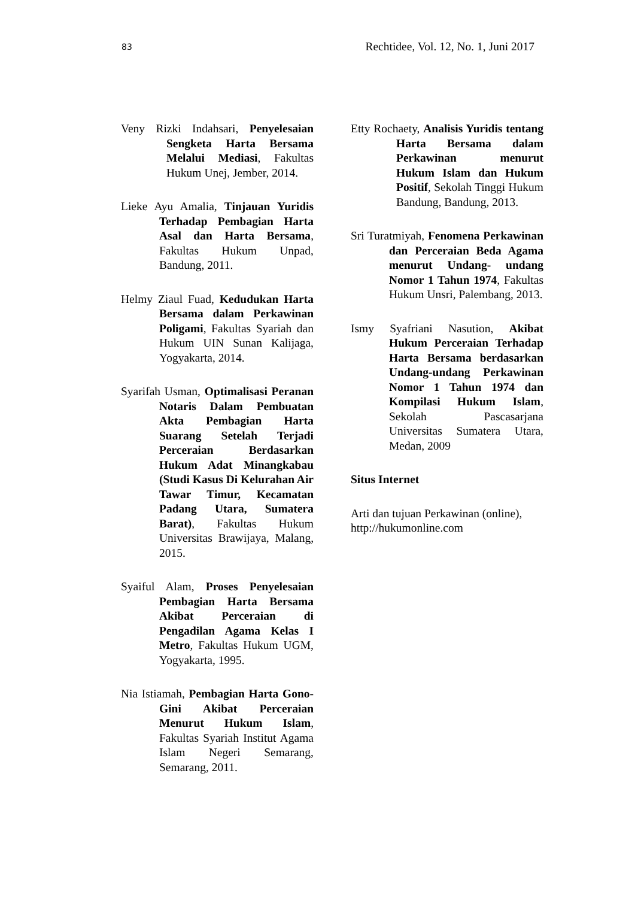83 Rechtidee, Vol. 12, No. 1, Juni 2017
Veny Rizki Indahsari, Penyelesaian Sengketa Harta Bersama Melalui Mediasi, Fakultas Hukum Unej, Jember, 2014.
Lieke Ayu Amalia, Tinjauan Yuridis Terhadap Pembagian Harta Asal dan Harta Bersama, Fakultas Hukum Unpad, Bandung, 2011.
Helmy Ziaul Fuad, Kedudukan Harta Bersama dalam Perkawinan Poligami, Fakultas Syariah dan Hukum UIN Sunan Kalijaga, Yogyakarta, 2014.
Syarifah Usman, Optimalisasi Peranan Notaris Dalam Pembuatan Akta Pembagian Harta Suarang Setelah Terjadi Perceraian Berdasarkan Hukum Adat Minangkabau (Studi Kasus Di Kelurahan Air Tawar Timur, Kecamatan Padang Utara, Sumatera Barat), Fakultas Hukum Universitas Brawijaya, Malang, 2015.
Syaiful Alam, Proses Penyelesaian Pembagian Harta Bersama Akibat Perceraian di Pengadilan Agama Kelas I Metro, Fakultas Hukum UGM, Yogyakarta, 1995.
Nia Istiamah, Pembagian Harta Gono- Gini Akibat Perceraian Menurut Hukum Islam, Fakultas Syariah Institut Agama Islam Negeri Semarang, Semarang, 2011.
Etty Rochaety, Analisis Yuridis tentang Harta Bersama dalam Perkawinan menurut Hukum Islam dan Hukum Positif, Sekolah Tinggi Hukum Bandung, Bandung, 2013.
Sri Turatmiyah, Fenomena Perkawinan dan Perceraian Beda Agama menurut Undang- undang Nomor 1 Tahun 1974, Fakultas Hukum Unsri, Palembang, 2013.
Ismy Syafriani Nasution, Akibat Hukum Perceraian Terhadap Harta Bersama berdasarkan Undang-undang Perkawinan Nomor 1 Tahun 1974 dan Kompilasi Hukum Islam, Sekolah Pascasarjana Universitas Sumatera Utara, Medan, 2009
Situs Internet
Arti dan tujuan Perkawinan (online), http://hukumonline.com